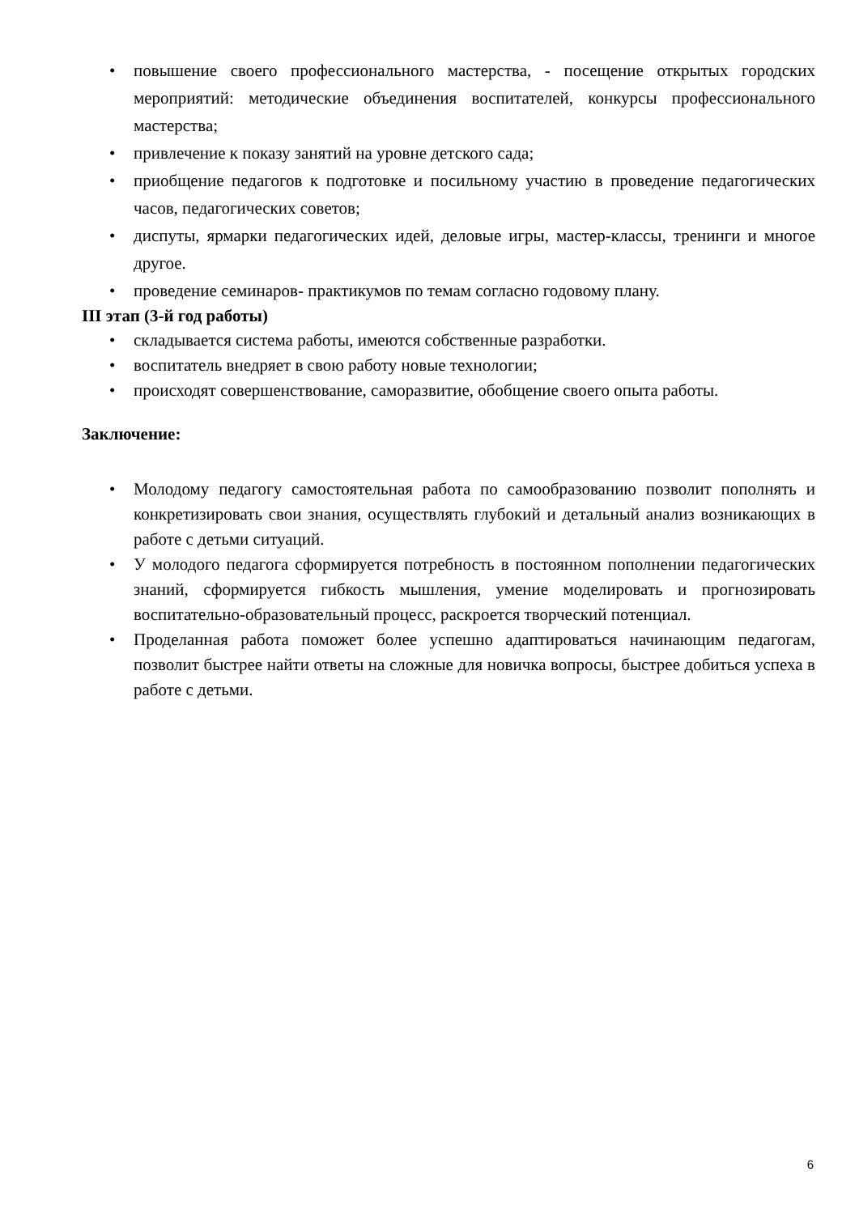• повышение своего профессионального мастерства, - посещение открытых городских мероприятий: методические объединения воспитателей, конкурсы профессионального мастерства;
• привлечение к показу занятий на уровне детского сада;
• приобщение педагогов к подготовке и посильному участию в проведение педагогических часов, педагогических советов;
• диспуты, ярмарки педагогических идей, деловые игры, мастер-классы, тренинги и многое другое.
• проведение семинаров- практикумов по темам согласно годовому плану.
III этап (3-й год работы)
• складывается система работы, имеются собственные разработки.
• воспитатель внедряет в свою работу новые технологии;
• происходят совершенствование, саморазвитие, обобщение своего опыта работы.
Заключение:
• Молодому педагогу самостоятельная работа по самообразованию позволит пополнять и конкретизировать свои знания, осуществлять глубокий и детальный анализ возникающих в работе с детьми ситуаций.
• У молодого педагога сформируется потребность в постоянном пополнении педагогических знаний, сформируется гибкость мышления, умение моделировать и прогнозировать воспитательно-образовательный процесс, раскроется творческий потенциал.
• Проделанная работа поможет более успешно адаптироваться начинающим педагогам, позволит быстрее найти ответы на сложные для новичка вопросы, быстрее добиться успеха в работе с детьми.
6